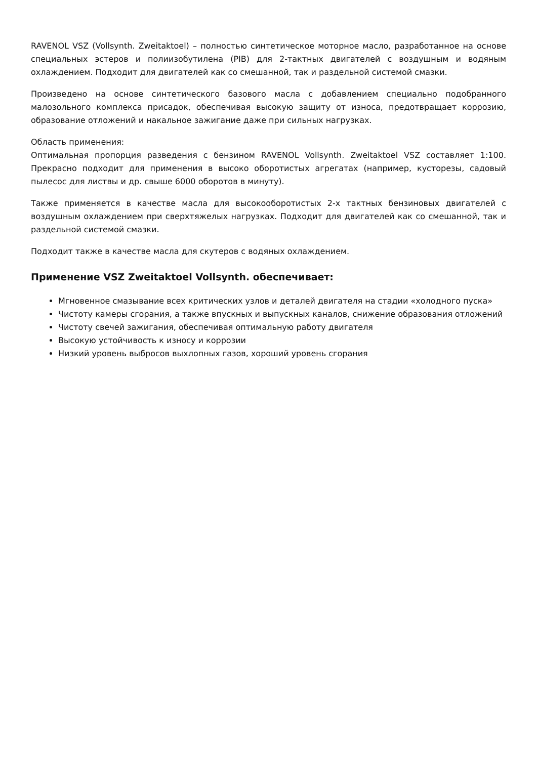RAVENOL VSZ (Vollsynth. Zweitaktoel) – полностью синтетическое моторное масло, разработанное на основе специальных эстеров и полиизобутилена (PIB) для 2-тактных двигателей с воздушным и водяным охлаждением. Подходит для двигателей как со смешанной, так и раздельной системой смазки.
Произведено на основе синтетического базового масла с добавлением специально подобранного малозольного комплекса присадок, обеспечивая высокую защиту от износа, предотвращает коррозию, образование отложений и накальное зажигание даже при сильных нагрузках.
Область применения:
Оптимальная пропорция разведения с бензином RAVENOL Vollsynth. Zweitaktoel VSZ составляет 1:100. Прекрасно подходит для применения в высоко оборотистых агрегатах (например, кусторезы, садовый пылесос для листвы и др. свыше 6000 оборотов в минуту).
Также применяется в качестве масла для высокооборотистых 2-х тактных бензиновых двигателей с воздушным охлаждением при сверхтяжелых нагрузках. Подходит для двигателей как со смешанной, так и раздельной системой смазки.
Подходит также в качестве масла для скутеров с водяных охлаждением.
Применение VSZ Zweitaktoel Vollsynth. обеспечивает:
Мгновенное смазывание всех критических узлов и деталей двигателя на стадии «холодного пуска»
Чистоту камеры сгорания, а также впускных и выпускных каналов, снижение образования отложений
Чистоту свечей зажигания, обеспечивая оптимальную работу двигателя
Высокую устойчивость к износу и коррозии
Низкий уровень выбросов выхлопных газов, хороший уровень сгорания